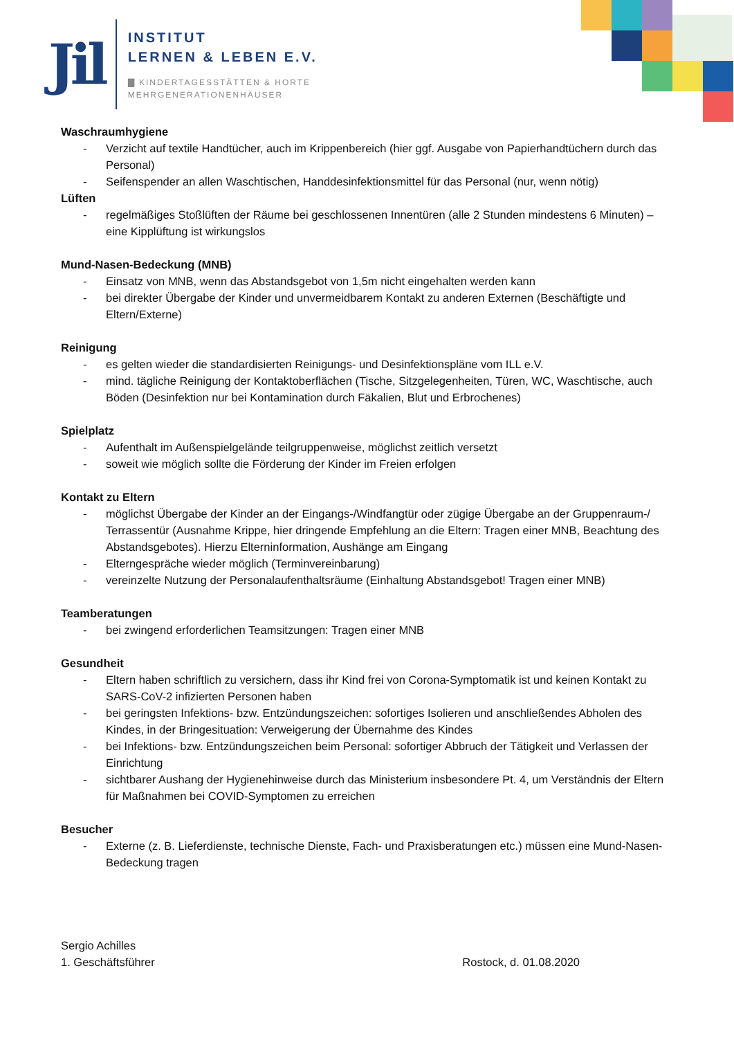Jil
INSTITUT
LERNEN & LEBEN E.V.
▇ KINDERTAGESSTÄTTEN & HORTE
MEHRGENERATIONENHÄUSER
Waschraumhygiene
- Verzicht auf textile Handtücher, auch im Krippenbereich (hier ggf. Ausgabe von Papierhandtüchern durch das Personal)
- Seifenspender an allen Waschtischen, Handdesinfektionsmittel für das Personal (nur, wenn nötig)
Lüften
- regelmäßiges Stoßlüften der Räume bei geschlossenen Innentüren (alle 2 Stunden mindestens 6 Minuten) – eine Kipplüftung ist wirkungslos
Mund-Nasen-Bedeckung (MNB)
- Einsatz von MNB, wenn das Abstandsgebot von 1,5m nicht eingehalten werden kann
- bei direkter Übergabe der Kinder und unvermeidbarem Kontakt zu anderen Externen (Beschäftigte und Eltern/Externe)
Reinigung
- es gelten wieder die standardisierten Reinigungs- und Desinfektionspläne vom ILL e.V.
- mind. tägliche Reinigung der Kontaktoberflächen (Tische, Sitzgelegenheiten, Türen, WC, Waschtische, auch Böden (Desinfektion nur bei Kontamination durch Fäkalien, Blut und Erbrochenes)
Spielplatz
- Aufenthalt im Außenspielgelände teilgruppenweise, möglichst zeitlich versetzt
- soweit wie möglich sollte die Förderung der Kinder im Freien erfolgen
Kontakt zu Eltern
- möglichst Übergabe der Kinder an der Eingangs-/Windfangtür oder zügige Übergabe an der Gruppenraum-/ Terrassentür (Ausnahme Krippe, hier dringende Empfehlung an die Eltern: Tragen einer MNB, Beachtung des Abstandsgebotes). Hierzu Elterninformation, Aushänge am Eingang
- Elterngespräche wieder möglich (Terminvereinbarung)
- vereinzelte Nutzung der Personalaufenthaltsräume (Einhaltung Abstandsgebot! Tragen einer MNB)
Teamberatungen
- bei zwingend erforderlichen Teamsitzungen: Tragen einer MNB
Gesundheit
- Eltern haben schriftlich zu versichern, dass ihr Kind frei von Corona-Symptomatik ist und keinen Kontakt zu SARS-CoV-2 infizierten Personen haben
- bei geringsten Infektions- bzw. Entzündungszeichen: sofortiges Isolieren und anschließendes Abholen des Kindes, in der Bringesituation: Verweigerung der Übernahme des Kindes
- bei Infektions- bzw. Entzündungszeichen beim Personal: sofortiger Abbruch der Tätigkeit und Verlassen der Einrichtung
- sichtbarer Aushang der Hygienehinweise durch das Ministerium insbesondere Pt. 4, um Verständnis der Eltern für Maßnahmen bei COVID-Symptomen zu erreichen
Besucher
- Externe (z. B. Lieferdienste, technische Dienste, Fach- und Praxisberatungen etc.) müssen eine Mund-Nasen-Bedeckung tragen
Sergio Achilles
1. Geschäftsführer Rostock, d. 01.08.2020